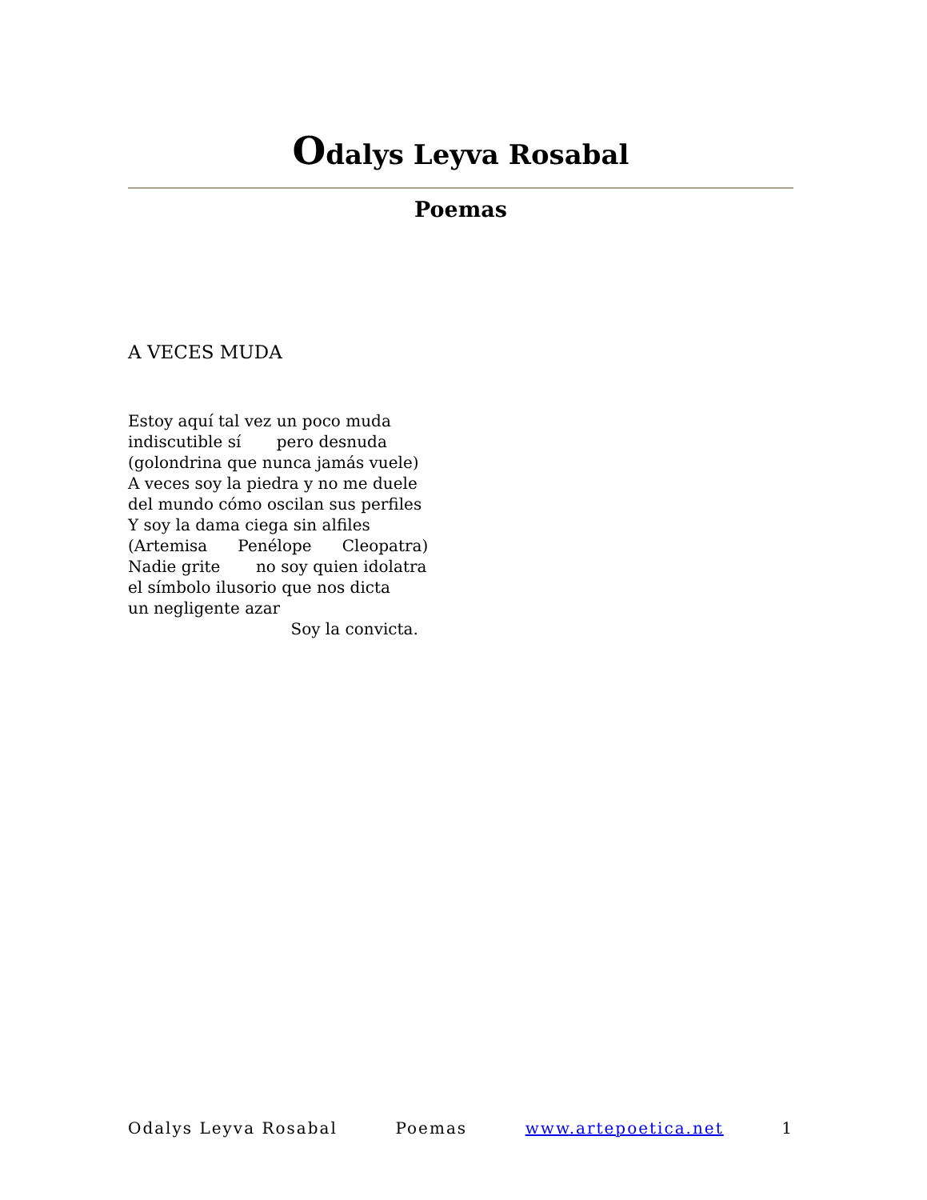Odalys Leyva Rosabal
Poemas
A VECES MUDA
Estoy aquí tal vez un poco muda indiscutible sí pero desnuda (golondrina que nunca jamás vuele) A veces soy la piedra y no me duele del mundo cómo oscilan sus perfiles Y soy la dama ciega sin alfiles (Artemisa Penélope Cleopatra) Nadie grite no soy quien idolatra el símbolo ilusorio que nos dicta un negligente azar Soy la convicta.
Odalys Leyva Rosabal Poemas www.artepoetica.net 1